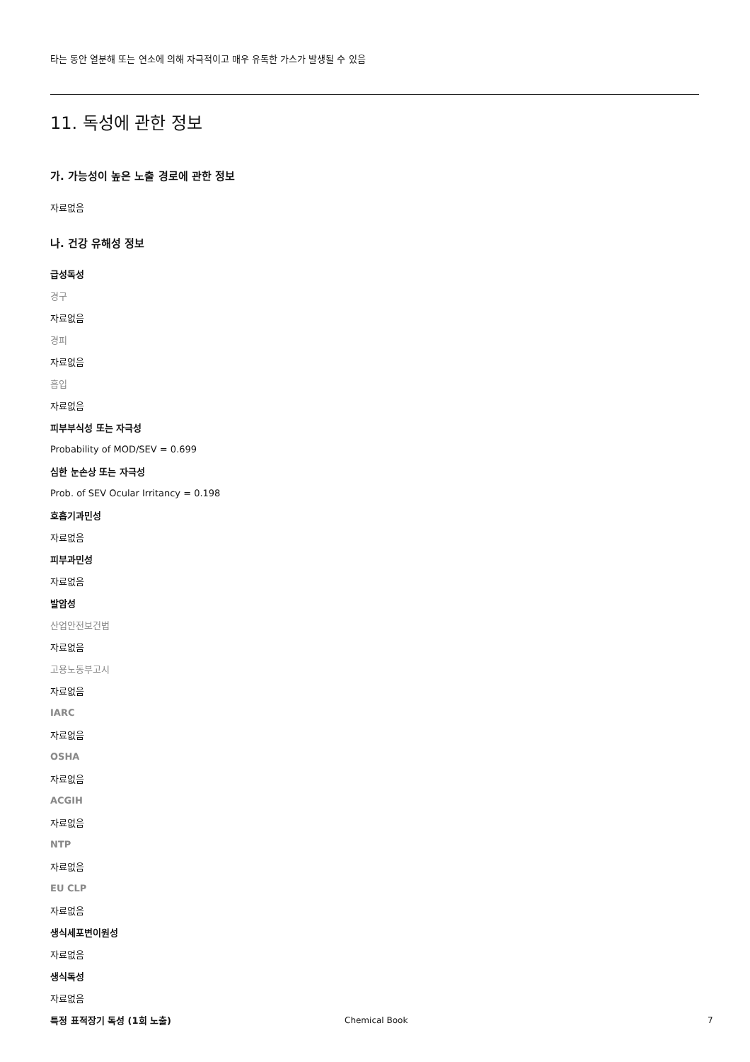타는 동안 열분해 또는 연소에 의해 자극적이고 매우 유독한 가스가 발생될 수 있음
11. 독성에 관한 정보
가. 가능성이 높은 노출 경로에 관한 정보
자료없음
나. 건강 유해성 정보
급성독성
경구
자료없음
경피
자료없음
흡입
자료없음
피부부식성 또는 자극성
Probability of MOD/SEV = 0.699
심한 눈손상 또는 자극성
Prob. of SEV Ocular Irritancy = 0.198
호흡기과민성
자료없음
피부과민성
자료없음
발암성
산업안전보건법
자료없음
고용노동부고시
자료없음
IARC
자료없음
OSHA
자료없음
ACGIH
자료없음
NTP
자료없음
EU CLP
자료없음
생식세포변이원성
자료없음
생식독성
자료없음
특정 표적장기 독성 (1회 노출)
Chemical Book 7